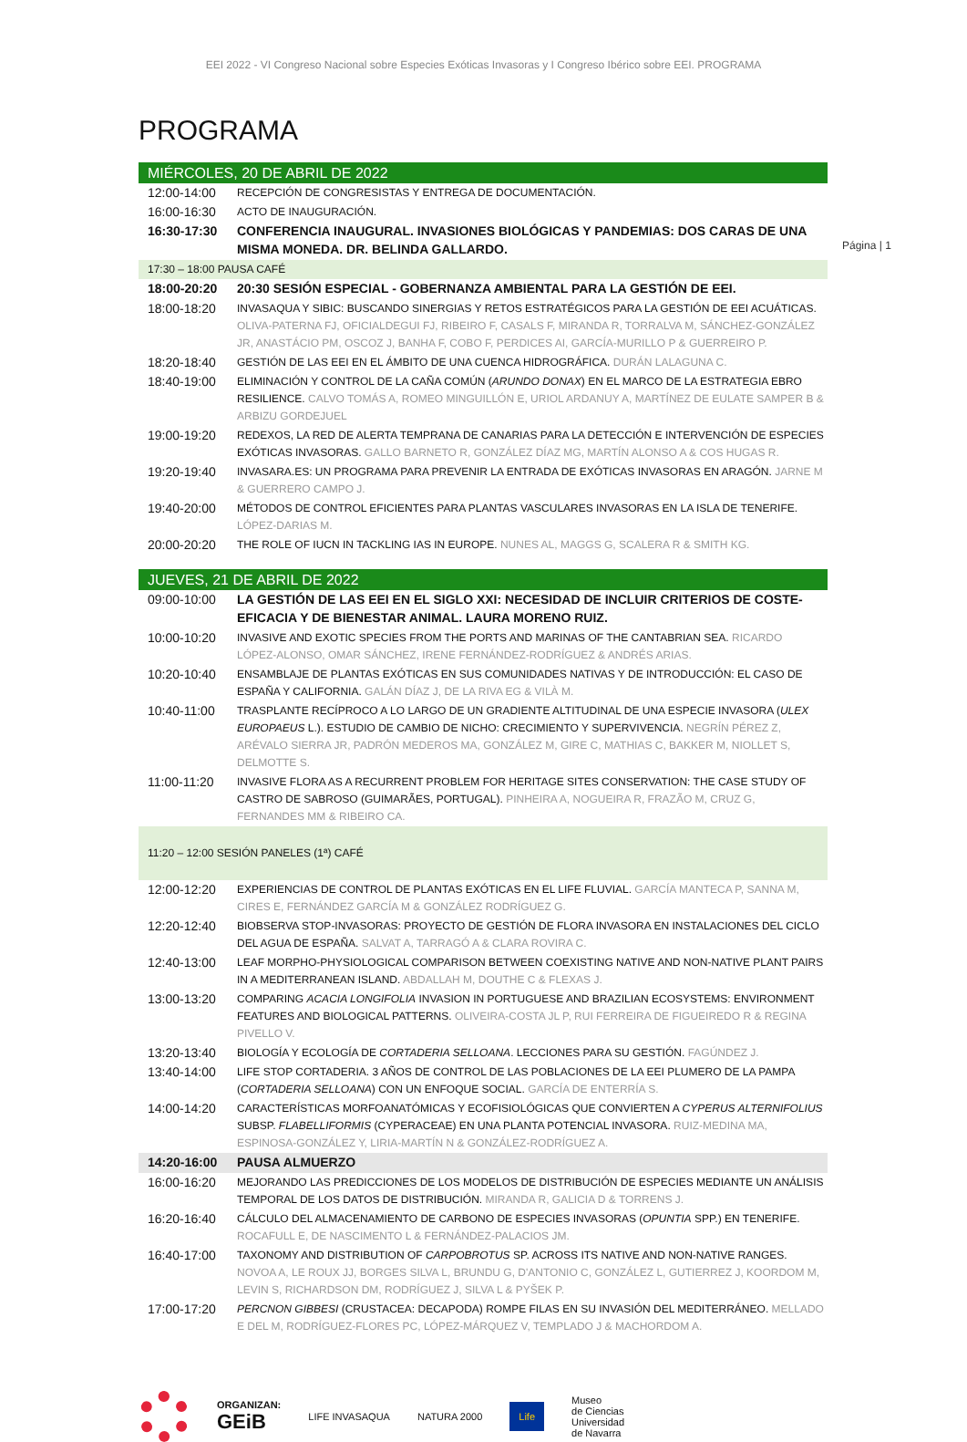EEI 2022 - VI Congreso Nacional sobre Especies Exóticas Invasoras y I Congreso Ibérico sobre EEI. PROGRAMA
Página | 1
PROGRAMA
| MIÉRCOLES, 20 DE ABRIL DE 2022 | |
| 12:00-14:00 | RECEPCIÓN DE CONGRESISTAS Y ENTREGA DE DOCUMENTACIÓN. |
| 16:00-16:30 | ACTO DE INAUGURACIÓN. |
| 16:30-17:30 | CONFERENCIA INAUGURAL. INVASIONES BIOLÓGICAS Y PANDEMIAS: DOS CARAS DE UNA MISMA MONEDA. DR. BELINDA GALLARDO. |
| 17:30 – 18:00 PAUSA CAFÉ | |
| 18:00-20:20 | 20:30 SESIÓN ESPECIAL - GOBERNANZA AMBIENTAL PARA LA GESTIÓN DE EEI. |
| 18:00-18:20 | INVASAQUA Y SIBIC: BUSCANDO SINERGIAS Y RETOS ESTRATÉGICOS PARA LA GESTIÓN DE EEI ACUÁTICAS. OLIVA-PATERNA FJ, OFICIALDEGUI FJ, RIBEIRO F, CASALS F, MIRANDA R, TORRALVA M, SÁNCHEZ-GONZÁLEZ JR, ANASTÁCIO PM, OSCOZ J, BANHA F, COBO F, PERDICES AI, GARCÍA-MURILLO P & GUERREIRO P. |
| 18:20-18:40 | GESTIÓN DE LAS EEI EN EL ÁMBITO DE UNA CUENCA HIDROGRÁFICA. DURÁN LALAGUNA C. |
| 18:40-19:00 | ELIMINACIÓN Y CONTROL DE LA CAÑA COMÚN ( ARUNDO DONAX ) EN EL MARCO DE LA ESTRATEGIA EBRO RESILIENCE. CALVO TOMÁS A, ROMEO MINGUILLÓN E, URIOL ARDANUY A, MARTÍNEZ DE EULATE SAMPER B & ARBIZU GORDEJUEL |
| 19:00-19:20 | REDEXOS, LA RED DE ALERTA TEMPRANA DE CANARIAS PARA LA DETECCIÓN E INTERVENCIÓN DE ESPECIES EXÓTICAS INVASORAS. GALLO BARNETO R, GONZÁLEZ DÍAZ MG, MARTÍN ALONSO A & COS HUGAS R. |
| 19:20-19:40 | INVASARA.ES: UN PROGRAMA PARA PREVENIR LA ENTRADA DE EXÓTICAS INVASORAS EN ARAGÓN. JARNE M & GUERRERO CAMPO J. |
| 19:40-20:00 | MÉTODOS DE CONTROL EFICIENTES PARA PLANTAS VASCULARES INVASORAS EN LA ISLA DE TENERIFE. LÓPEZ-DARIAS M. |
| 20:00-20:20 | THE ROLE OF IUCN IN TACKLING IAS IN EUROPE. NUNES AL, MAGGS G, SCALERA R & SMITH KG. |
| JUEVES, 21 DE ABRIL DE 2022 | |
| 09:00-10:00 | LA GESTIÓN DE LAS EEI EN EL SIGLO XXI: NECESIDAD DE INCLUIR CRITERIOS DE COSTE-EFICACIA Y DE BIENESTAR ANIMAL. LAURA MORENO RUIZ. |
| 10:00-10:20 | INVASIVE AND EXOTIC SPECIES FROM THE PORTS AND MARINAS OF THE CANTABRIAN SEA. RICARDO LÓPEZ-ALONSO, OMAR SÁNCHEZ, IRENE FERNÁNDEZ-RODRÍGUEZ & ANDRÉS ARIAS. |
| 10:20-10:40 | ENSAMBLAJE DE PLANTAS EXÓTICAS EN SUS COMUNIDADES NATIVAS Y DE INTRODUCCIÓN: EL CASO DE ESPAÑA Y CALIFORNIA. GALÁN DÍAZ J, DE LA RIVA EG & VILÀ M. |
| 10:40-11:00 | TRASPLANTE RECÍPROCO A LO LARGO DE UN GRADIENTE ALTITUDINAL DE UNA ESPECIE INVASORA ( ULEX EUROPAEUS L.). ESTUDIO DE CAMBIO DE NICHO: CRECIMIENTO Y SUPERVIVENCIA. NEGRÍN PÉREZ Z, ARÉVALO SIERRA JR, PADRÓN MEDEROS MA, GONZÁLEZ M, GIRE C, MATHIAS C, BAKKER M, NIOLLET S, DELMOTTE S. |
| 11:00-11:20 | INVASIVE FLORA AS A RECURRENT PROBLEM FOR HERITAGE SITES CONSERVATION: THE CASE STUDY OF CASTRO DE SABROSO (GUIMARÃES, PORTUGAL). PINHEIRA A, NOGUEIRA R, FRAZÃO M, CRUZ G, FERNANDES MM & RIBEIRO CA. |
| 11:20 – 12:00 SESIÓN PANELES (1ª) CAFÉ | |
| 12:00-12:20 | EXPERIENCIAS DE CONTROL DE PLANTAS EXÓTICAS EN EL LIFE FLUVIAL. GARCÍA MANTECA P, SANNA M, CIRES E, FERNÁNDEZ GARCÍA M & GONZÁLEZ RODRÍGUEZ G. |
| 12:20-12:40 | BIOBSERVA STOP-INVASORAS: PROYECTO DE GESTIÓN DE FLORA INVASORA EN INSTALACIONES DEL CICLO DEL AGUA DE ESPAÑA. SALVAT A, TARRAGÓ A & CLARA ROVIRA C. |
| 12:40-13:00 | LEAF MORPHO-PHYSIOLOGICAL COMPARISON BETWEEN COEXISTING NATIVE AND NON-NATIVE PLANT PAIRS IN A MEDITERRANEAN ISLAND. ABDALLAH M, DOUTHE C & FLEXAS J. |
| 13:00-13:20 | COMPARING ACACIA LONGIFOLIA INVASION IN PORTUGUESE AND BRAZILIAN ECOSYSTEMS: ENVIRONMENT FEATURES AND BIOLOGICAL PATTERNS. OLIVEIRA-COSTA JL P, RUI FERREIRA DE FIGUEIREDO R & REGINA PIVELLO V. |
| 13:20-13:40 | BIOLOGÍA Y ECOLOGÍA DE CORTADERIA SELLOANA . LECCIONES PARA SU GESTIÓN. FAGÚNDEZ J. |
| 13:40-14:00 | LIFE STOP CORTADERIA. 3 AÑOS DE CONTROL DE LAS POBLACIONES DE LA EEI PLUMERO DE LA PAMPA ( CORTADERIA SELLOANA ) CON UN ENFOQUE SOCIAL. GARCÍA DE ENTERRÍA S. |
| 14:00-14:20 | CARACTERÍSTICAS MORFOANATÓMICAS Y ECOFISIOLÓGICAS QUE CONVIERTEN A CYPERUS ALTERNIFOLIUS SUBSP. FLABELLIFORMIS (CYPERACEAE) EN UNA PLANTA POTENCIAL INVASORA. RUIZ-MEDINA MA, ESPINOSA-GONZÁLEZ Y, LIRIA-MARTÍN N & GONZÁLEZ-RODRÍGUEZ A. |
| 14:20-16:00 | PAUSA ALMUERZO |
| 16:00-16:20 | MEJORANDO LAS PREDICCIONES DE LOS MODELOS DE DISTRIBUCIÓN DE ESPECIES MEDIANTE UN ANÁLISIS TEMPORAL DE LOS DATOS DE DISTRIBUCIÓN. MIRANDA R, GALICIA D & TORRENS J. |
| 16:20-16:40 | CÁLCULO DEL ALMACENAMIENTO DE CARBONO DE ESPECIES INVASORAS ( OPUNTIA SPP.) EN TENERIFE. ROCAFULL E, DE NASCIMENTO L & FERNÁNDEZ-PALACIOS JM. |
| 16:40-17:00 | TAXONOMY AND DISTRIBUTION OF CARPOBROTUS SP. ACROSS ITS NATIVE AND NON-NATIVE RANGES. NOVOA A, LE ROUX JJ, BORGES SILVA L, BRUNDU G, D'ANTONIO C, GONZÁLEZ L, GUTIERREZ J, KOORDOM M, LEVIN S, RICHARDSON DM, RODRÍGUEZ J, SILVA L & PYŠEK P. |
| 17:00-17:20 | PERCNON GIBBESI (CRUSTACEA: DECAPODA) ROMPE FILAS EN SU INVASIÓN DEL MEDITERRÁNEO. MELLADO E DEL M, RODRÍGUEZ-FLORES PC, LÓPEZ-MÁRQUEZ V, TEMPLADO J & MACHORDOM A. |
ORGANIZAN:
GEiB
LIFE INVASAQUA NATURA 2000
Life
Museo
de Ciencias
Universidad
de Navarra